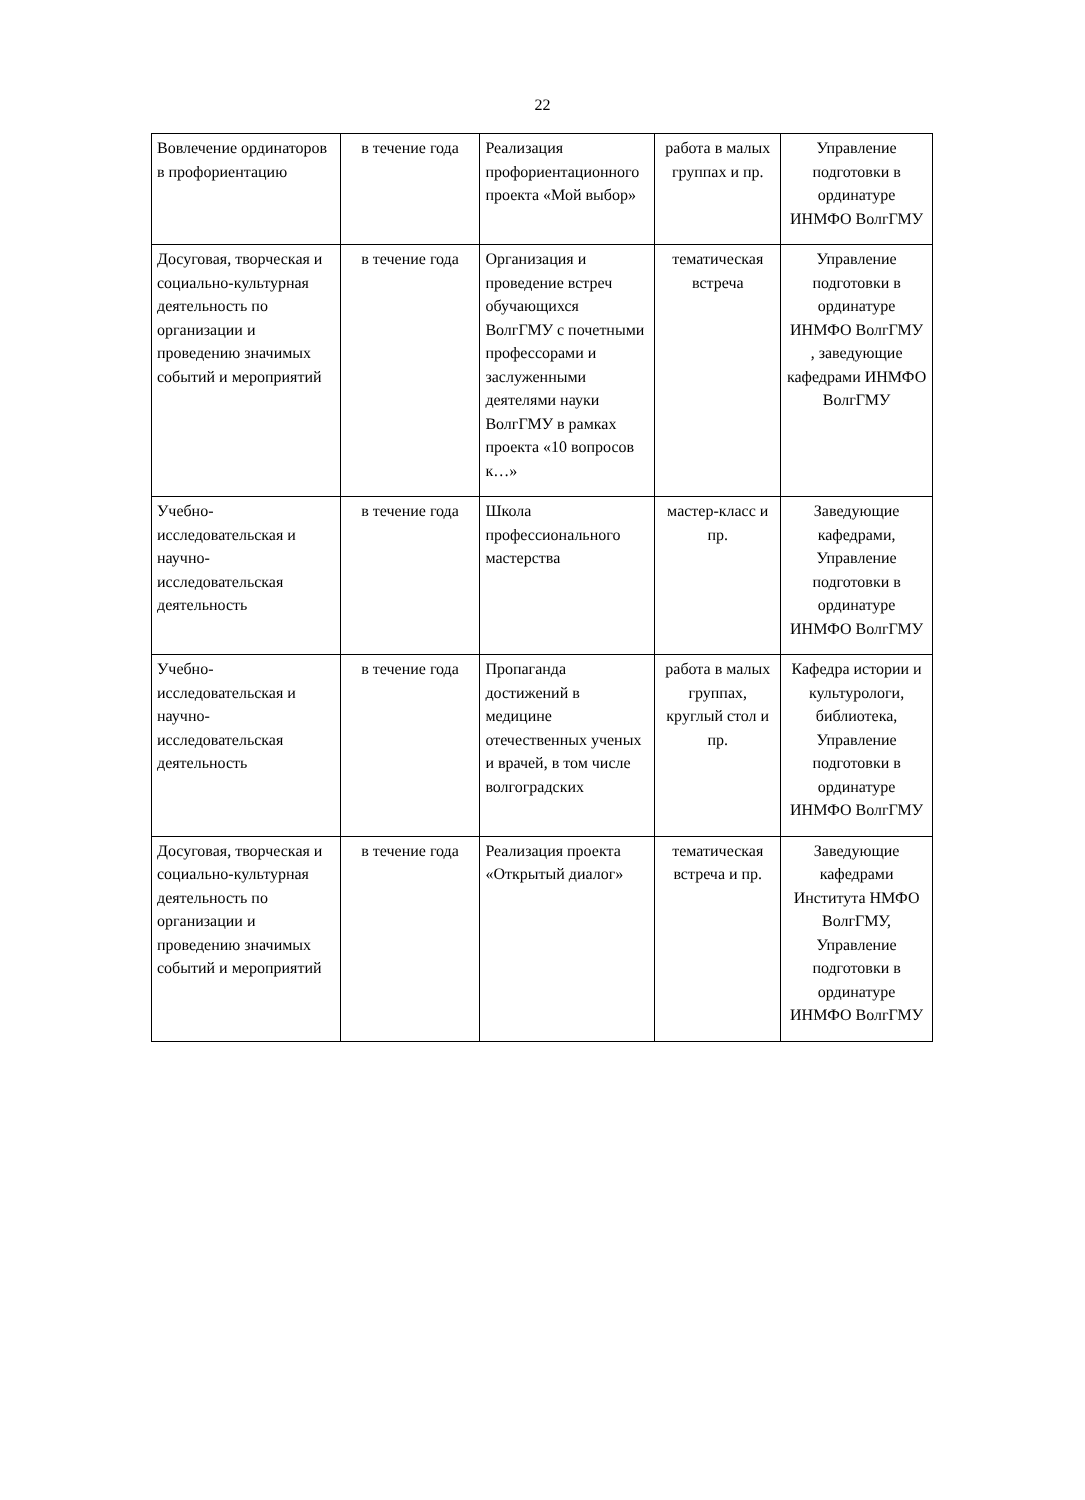22
| Вовлечение ординаторов в профориентацию | в течение года | Реализация профориентационного проекта «Мой выбор» | работа в малых группах и пр. | Управление подготовки в ординатуре ИНМФО ВолгГМУ |
| Досуговая, творческая и социально-культурная деятельность по организации и проведению значимых событий и мероприятий | в течение года | Организация и проведение встреч обучающихся ВолгГМУ с почетными профессорами и заслуженными деятелями науки ВолгГМУ в рамках проекта «10 вопросов к…» | тематическая встреча | Управление подготовки в ординатуре ИНМФО ВолгГМУ , заведующие кафедрами ИНМФО ВолгГМУ |
| Учебно-исследовательская и научно-исследовательская деятельность | в течение года | Школа профессионального мастерства | мастер-класс и пр. | Заведующие кафедрами, Управление подготовки в ординатуре ИНМФО ВолгГМУ |
| Учебно-исследовательская и научно-исследовательская деятельность | в течение года | Пропаганда достижений в медицине отечественных ученых и врачей, в том числе волгоградских | работа в малых группах, круглый стол и пр. | Кафедра истории и культурологи, библиотека, Управление подготовки в ординатуре ИНМФО ВолгГМУ |
| Досуговая, творческая и социально-культурная деятельность по организации и проведению значимых событий и мероприятий | в течение года | Реализация проекта «Открытый диалог» | тематическая встреча и пр. | Заведующие кафедрами Института НМФО ВолгГМУ, Управление подготовки в ординатуре ИНМФО ВолгГМУ |